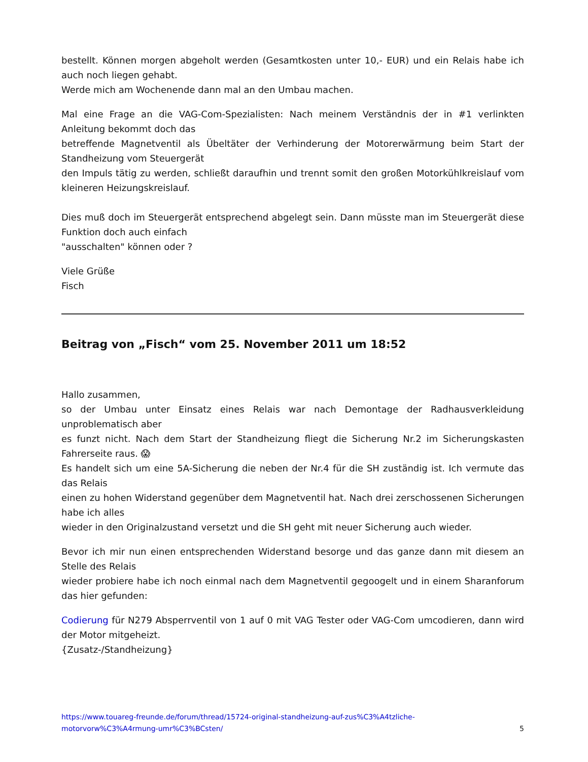bestellt. Können morgen abgeholt werden (Gesamtkosten unter 10,- EUR) und ein Relais habe ich auch noch liegen gehabt.
Werde mich am Wochenende dann mal an den Umbau machen.
Mal eine Frage an die VAG-Com-Spezialisten: Nach meinem Verständnis der in #1 verlinkten Anleitung bekommt doch das
betreffende Magnetventil als Übeltäter der Verhinderung der Motorerwärmung beim Start der Standheizung vom Steuergerät
den Impuls tätig zu werden, schließt daraufhin und trennt somit den großen Motorkühlkreislauf vom kleineren Heizungskreislauf.
Dies muß doch im Steuergerät entsprechend abgelegt sein. Dann müsste man im Steuergerät diese Funktion doch auch einfach
"ausschalten" können oder ?
Viele Grüße
Fisch
Beitrag von „Fisch“ vom 25. November 2011 um 18:52
Hallo zusammen,
so der Umbau unter Einsatz eines Relais war nach Demontage der Radhausverkleidung unproblematisch aber
es funzt nicht. Nach dem Start der Standheizung fliegt die Sicherung Nr.2 im Sicherungskasten Fahrerseite raus. 😱
Es handelt sich um eine 5A-Sicherung die neben der Nr.4 für die SH zuständig ist. Ich vermute das das Relais
einen zu hohen Widerstand gegenüber dem Magnetventil hat. Nach drei zerschossenen Sicherungen habe ich alles
wieder in den Originalzustand versetzt und die SH geht mit neuer Sicherung auch wieder.
Bevor ich mir nun einen entsprechenden Widerstand besorge und das ganze dann mit diesem an Stelle des Relais
wieder probiere habe ich noch einmal nach dem Magnetventil gegoogelt und in einem Sharanforum das hier gefunden:
Codierung für N279 Absperrventil von 1 auf 0 mit VAG Tester oder VAG-Com umcodieren, dann wird der Motor mitgeheizt.
{Zusatz-/Standheizung}
https://www.touareg-freunde.de/forum/thread/15724-original-standheizung-auf-zus%C3%A4tzliche-
motorvorw%C3%A4rmung-umr%C3%BCsten/ 5